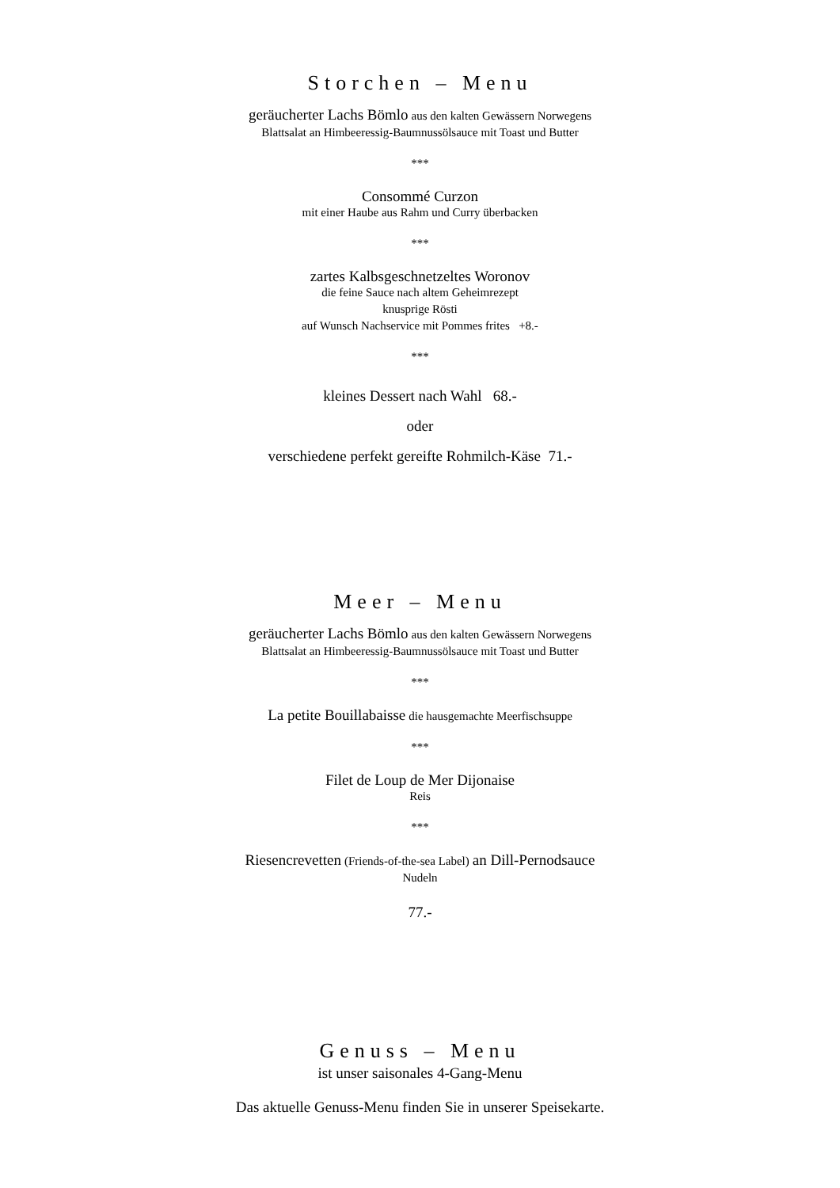Storchen – Menu
geräucherter Lachs Bömlo aus den kalten Gewässern Norwegens
Blattsalat an Himbeeressig-Baumnussölsauce mit Toast und Butter
***
Consommé Curzon
mit einer Haube aus Rahm und Curry überbacken
***
zartes Kalbsgeschnetzeltes Woronov
die feine Sauce nach altem Geheimrezept
knusprige Rösti
auf Wunsch Nachservice mit Pommes frites +8.-
***
kleines Dessert nach Wahl 68.-
oder
verschiedene perfekt gereifte Rohmilch-Käse 71.-
Meer – Menu
geräucherter Lachs Bömlo aus den kalten Gewässern Norwegens
Blattsalat an Himbeeressig-Baumnussölsauce mit Toast und Butter
***
La petite Bouillabaisse die hausgemachte Meerfischsuppe
***
Filet de Loup de Mer Dijonaise
Reis
***
Riesencrevetten (Friends-of-the-sea Label) an Dill-Pernodsauce
Nudeln
77.-
Genuss – Menu
ist unser saisonales 4-Gang-Menu
Das aktuelle Genuss-Menu finden Sie in unserer Speisekarte.